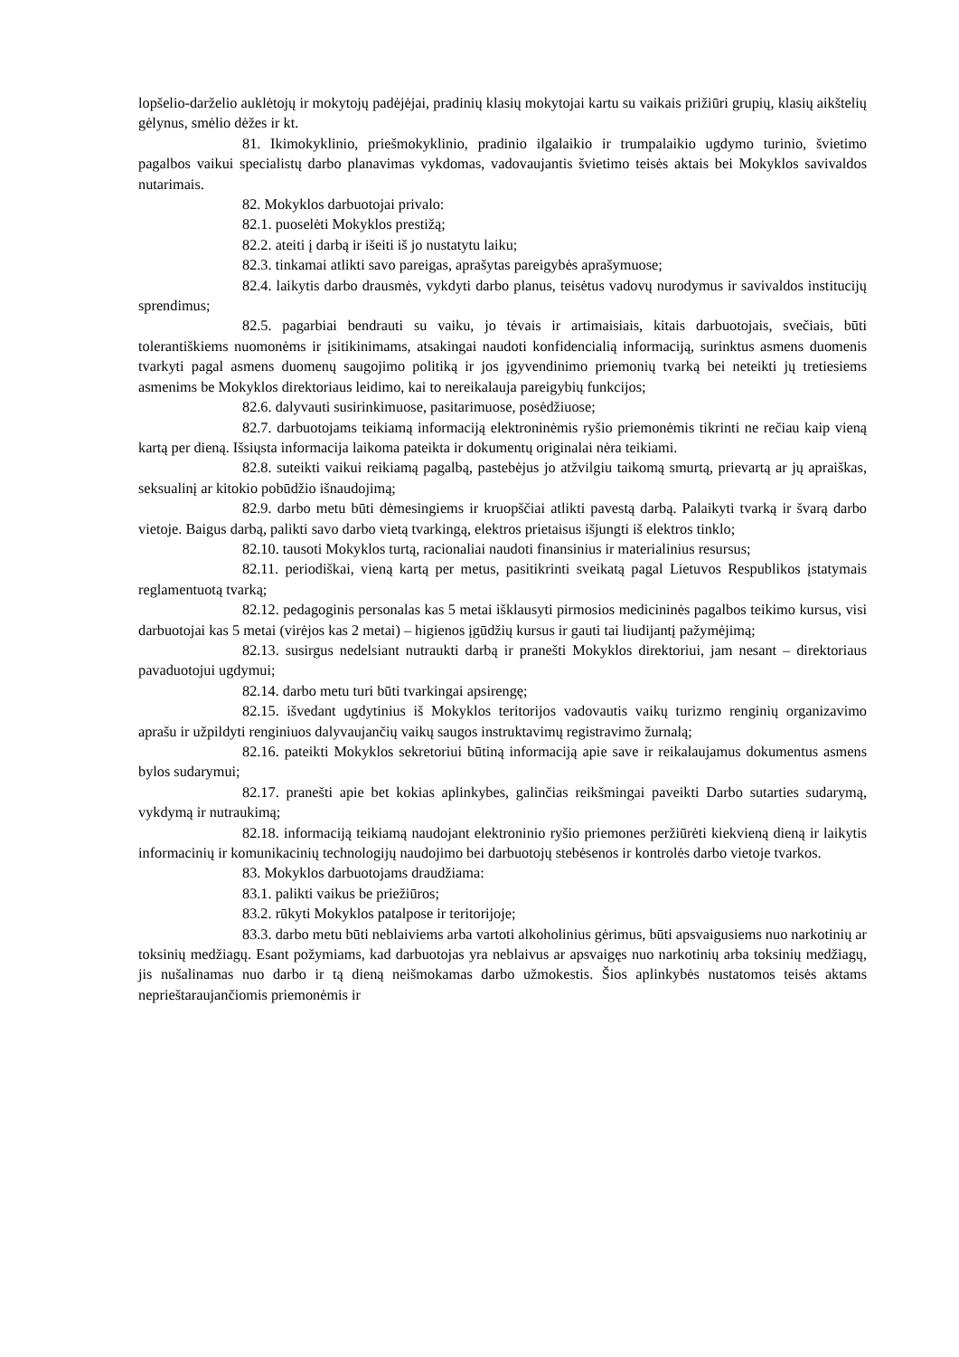lopšelio-darželio auklėtojų ir mokytojų padėjėjai, pradinių klasių mokytojai kartu su vaikais prižiūri grupių, klasių aikštelių gėlynus, smėlio dėžes ir kt.
81. Ikimokyklinio, priešmokyklinio, pradinio ilgalaikio ir trumpalaikio ugdymo turinio, švietimo pagalbos vaikui specialistų darbo planavimas vykdomas, vadovaujantis švietimo teisės aktais bei Mokyklos savivaldos nutarimais.
82. Mokyklos darbuotojai privalo:
82.1. puoselėti Mokyklos prestižą;
82.2. ateiti į darbą ir išeiti iš jo nustatytu laiku;
82.3. tinkamai atlikti savo pareigas, aprašytas pareigybės aprašymuose;
82.4. laikytis darbo drausmės, vykdyti darbo planus, teisėtus vadovų nurodymus ir savivaldos institucijų sprendimus;
82.5. pagarbiai bendrauti su vaiku, jo tėvais ir artimaisiais, kitais darbuotojais, svečiais, būti tolerantiškiems nuomonėms ir įsitikinimams, atsakingai naudoti konfidencialią informaciją, surinktus asmens duomenis tvarkyti pagal asmens duomenų saugojimo politiką ir jos įgyvendinimo priemonių tvarką bei neteikti jų tretiesiems asmenims be Mokyklos direktoriaus leidimo, kai to nereikalauja pareigybių funkcijos;
82.6. dalyvauti susirinkimuose, pasitarimuose, posėdžiuose;
82.7. darbuotojams teikiamą informaciją elektroninėmis ryšio priemonėmis tikrinti ne rečiau kaip vieną kartą per dieną. Išsiųsta informacija laikoma pateikta ir dokumentų originalai nėra teikiami.
82.8. suteikti vaikui reikiamą pagalbą, pastebėjus jo atžvilgiu taikomą smurtą, prievartą ar jų apraiškas, seksualinį ar kitokio pobūdžio išnaudojimą;
82.9. darbo metu būti dėmesingiems ir kruopščiai atlikti pavestą darbą. Palaikyti tvarką ir švarą darbo vietoje. Baigus darbą, palikti savo darbo vietą tvarkingą, elektros prietaisus išjungti iš elektros tinklo;
82.10. tausoti Mokyklos turtą, racionaliai naudoti finansinius ir materialinius resursus;
82.11. periodiškai, vieną kartą per metus, pasitikrinti sveikatą pagal Lietuvos Respublikos įstatymais reglamentuotą tvarką;
82.12. pedagoginis personalas kas 5 metai išklausyti pirmosios medicininės pagalbos teikimo kursus, visi darbuotojai kas 5 metai (virėjos kas 2 metai) – higienos įgūdžių kursus ir gauti tai liudijantį pažymėjimą;
82.13. susirgus nedelsiant nutraukti darbą ir pranešti Mokyklos direktoriui, jam nesant – direktoriaus pavaduotojui ugdymui;
82.14. darbo metu turi būti tvarkingai apsirengę;
82.15. išvedant ugdytinius iš Mokyklos teritorijos vadovautis vaikų turizmo renginių organizavimo aprašu ir užpildyti renginiuos dalyvaujančių vaikų saugos instruktavimų registravimo žurnalą;
82.16. pateikti Mokyklos sekretoriui būtiną informaciją apie save ir reikalaujamus dokumentus asmens bylos sudarymui;
82.17. pranešti apie bet kokias aplinkybes, galinčias reikšmingai paveikti Darbo sutarties sudarymą, vykdymą ir nutraukimą;
82.18. informaciją teikiamą naudojant elektroninio ryšio priemones peržiūrėti kiekvieną dieną ir laikytis informacinių ir komunikacinių technologijų naudojimo bei darbuotojų stebėsenos ir kontrolės darbo vietoje tvarkos.
83. Mokyklos darbuotojams draudžiama:
83.1. palikti vaikus be priežiūros;
83.2. rūkyti Mokyklos patalpose ir teritorijoje;
83.3. darbo metu būti neblaiviems arba vartoti alkoholinius gėrimus, būti apsvaigusiems nuo narkotinių ar toksinių medžiagų. Esant požymiams, kad darbuotojas yra neblaivus ar apsvaigęs nuo narkotinių arba toksinių medžiagų, jis nušalinamas nuo darbo ir tą dieną neišmokamas darbo užmokestis. Šios aplinkybės nustatomos teisės aktams neprieštaraujančiomis priemonėmis ir